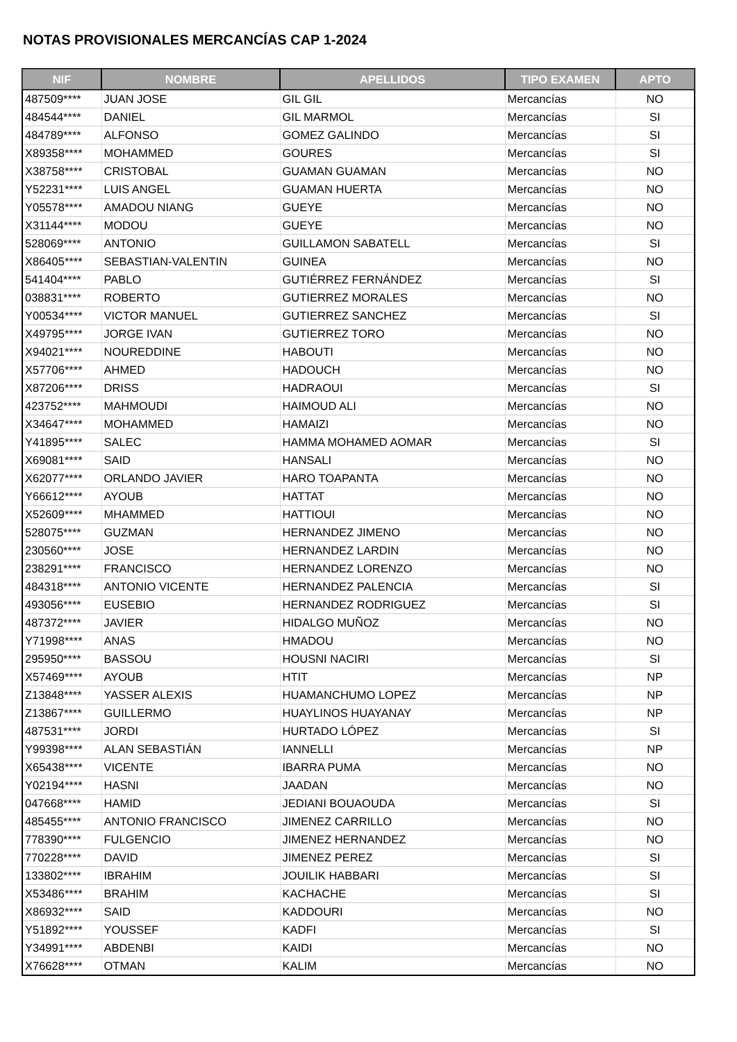NOTAS PROVISIONALES MERCANCÍAS CAP 1-2024
| NIF | NOMBRE | APELLIDOS | TIPO EXAMEN | APTO |
| --- | --- | --- | --- | --- |
| 487509**** | JUAN JOSE | GIL GIL | Mercancías | NO |
| 484544**** | DANIEL | GIL MARMOL | Mercancías | SI |
| 484789**** | ALFONSO | GOMEZ GALINDO | Mercancías | SI |
| X89358**** | MOHAMMED | GOURES | Mercancías | SI |
| X38758**** | CRISTOBAL | GUAMAN GUAMAN | Mercancías | NO |
| Y52231**** | LUIS ANGEL | GUAMAN HUERTA | Mercancías | NO |
| Y05578**** | AMADOU NIANG | GUEYE | Mercancías | NO |
| X31144**** | MODOU | GUEYE | Mercancías | NO |
| 528069**** | ANTONIO | GUILLAMON SABATELL | Mercancías | SI |
| X86405**** | SEBASTIAN-VALENTIN | GUINEA | Mercancías | NO |
| 541404**** | PABLO | GUTIÉRREZ FERNÁNDEZ | Mercancías | SI |
| 038831**** | ROBERTO | GUTIERREZ MORALES | Mercancías | NO |
| Y00534**** | VICTOR MANUEL | GUTIERREZ SANCHEZ | Mercancías | SI |
| X49795**** | JORGE IVAN | GUTIERREZ TORO | Mercancías | NO |
| X94021**** | NOUREDDINE | HABOUTI | Mercancías | NO |
| X57706**** | AHMED | HADOUCH | Mercancías | NO |
| X87206**** | DRISS | HADRAOUI | Mercancías | SI |
| 423752**** | MAHMOUDI | HAIMOUD ALI | Mercancías | NO |
| X34647**** | MOHAMMED | HAMAIZI | Mercancías | NO |
| Y41895**** | SALEC | HAMMA MOHAMED AOMAR | Mercancías | SI |
| X69081**** | SAID | HANSALI | Mercancías | NO |
| X62077**** | ORLANDO JAVIER | HARO TOAPANTA | Mercancías | NO |
| Y66612**** | AYOUB | HATTAT | Mercancías | NO |
| X52609**** | MHAMMED | HATTIOUI | Mercancías | NO |
| 528075**** | GUZMAN | HERNANDEZ JIMENO | Mercancías | NO |
| 230560**** | JOSE | HERNANDEZ LARDIN | Mercancías | NO |
| 238291**** | FRANCISCO | HERNANDEZ LORENZO | Mercancías | NO |
| 484318**** | ANTONIO VICENTE | HERNANDEZ PALENCIA | Mercancías | SI |
| 493056**** | EUSEBIO | HERNANDEZ RODRIGUEZ | Mercancías | SI |
| 487372**** | JAVIER | HIDALGO MUÑOZ | Mercancías | NO |
| Y71998**** | ANAS | HMADOU | Mercancías | NO |
| 295950**** | BASSOU | HOUSNI NACIRI | Mercancías | SI |
| X57469**** | AYOUB | HTIT | Mercancías | NP |
| Z13848**** | YASSER ALEXIS | HUAMANCHUMO LOPEZ | Mercancías | NP |
| Z13867**** | GUILLERMO | HUAYLINOS HUAYANAY | Mercancías | NP |
| 487531**** | JORDI | HURTADO LÓPEZ | Mercancías | SI |
| Y99398**** | ALAN SEBASTIÁN | IANNELLI | Mercancías | NP |
| X65438**** | VICENTE | IBARRA PUMA | Mercancías | NO |
| Y02194**** | HASNI | JAADAN | Mercancías | NO |
| 047668**** | HAMID | JEDIANI BOUAOUDA | Mercancías | SI |
| 485455**** | ANTONIO FRANCISCO | JIMENEZ CARRILLO | Mercancías | NO |
| 778390**** | FULGENCIO | JIMENEZ HERNANDEZ | Mercancías | NO |
| 770228**** | DAVID | JIMENEZ PEREZ | Mercancías | SI |
| 133802**** | IBRAHIM | JOUILIK HABBARI | Mercancías | SI |
| X53486**** | BRAHIM | KACHACHE | Mercancías | SI |
| X86932**** | SAID | KADDOURI | Mercancías | NO |
| Y51892**** | YOUSSEF | KADFI | Mercancías | SI |
| Y34991**** | ABDENBI | KAIDI | Mercancías | NO |
| X76628**** | OTMAN | KALIM | Mercancías | NO |